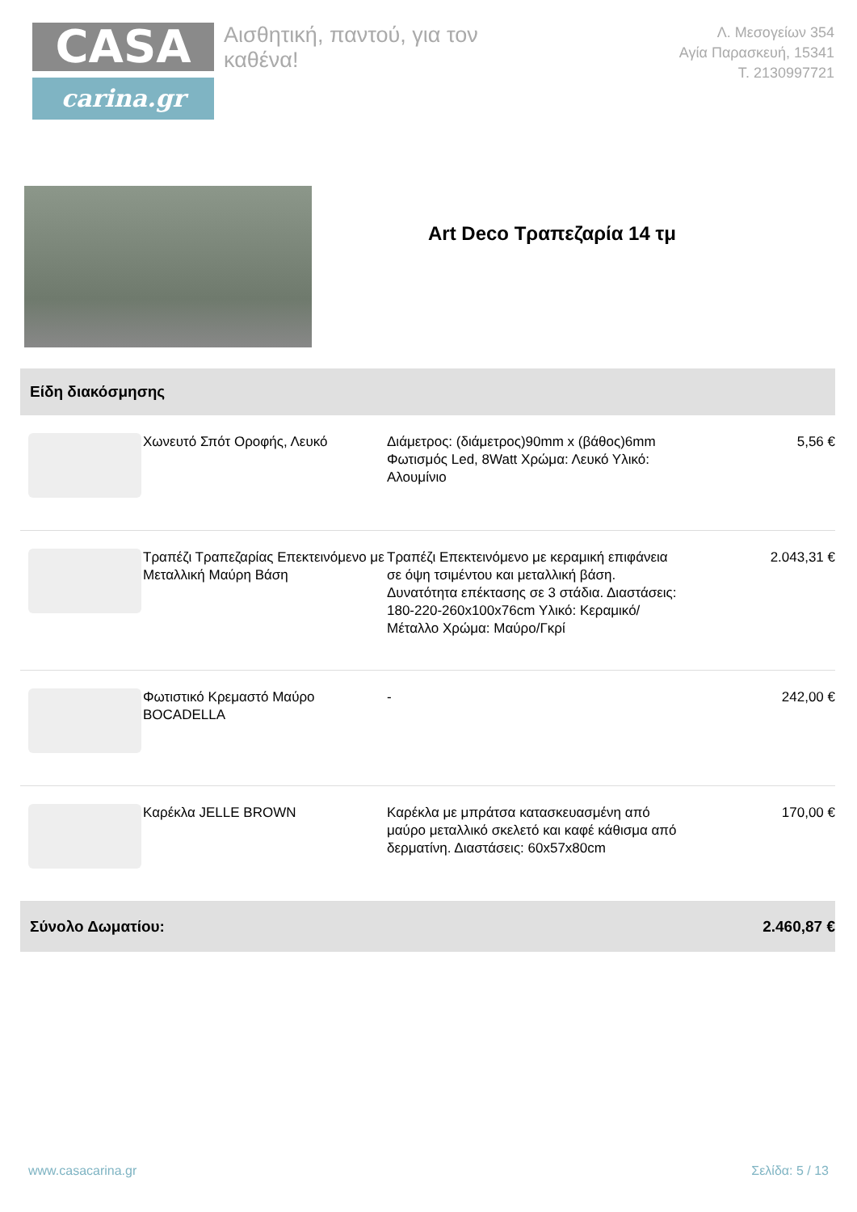CASA
carina.gr
Αισθητική, παντού, για τον καθένα!
Λ. Μεσογείων 354
Αγία Παρασκευή, 15341
Τ. 2130997721
Art Deco Τραπεζαρία 14 τμ
| Είδη διακόσμησης | | | |
| --- | --- | --- | --- |
| | Χωνευτό Σπότ Οροφής, Λευκό | Διάμετρος: (διάμετρος)90mm x (βάθος)6mm Φωτισμός Led, 8Watt Χρώμα: Λευκό Υλικό: Αλουμίνιο | 5,56 € |
| | Τραπέζι Τραπεζαρίας Επεκτεινόμενο με Μεταλλική Μαύρη Βάση | Τραπέζι Επεκτεινόμενο με κεραμική επιφάνεια σε όψη τσιμέντου και μεταλλική βάση. Δυνατότητα επέκτασης σε 3 στάδια. Διαστάσεις: 180-220-260x100x76cm Υλικό: Κεραμικό/Μέταλλο Χρώμα: Μαύρο/Γκρί | 2.043,31 € |
| | Φωτιστικό Κρεμαστό Μαύρο BOCADELLA | - | 242,00 € |
| | Καρέκλα JELLE BROWN | Καρέκλα με μπράτσα κατασκευασμένη από μαύρο μεταλλικό σκελετό και καφέ κάθισμα από δερματίνη. Διαστάσεις: 60x57x80cm | 170,00 € |
| Σύνολο Δωματίου: | | | 2.460,87 € |
www.casacarina.gr Σελίδα: 5 / 13